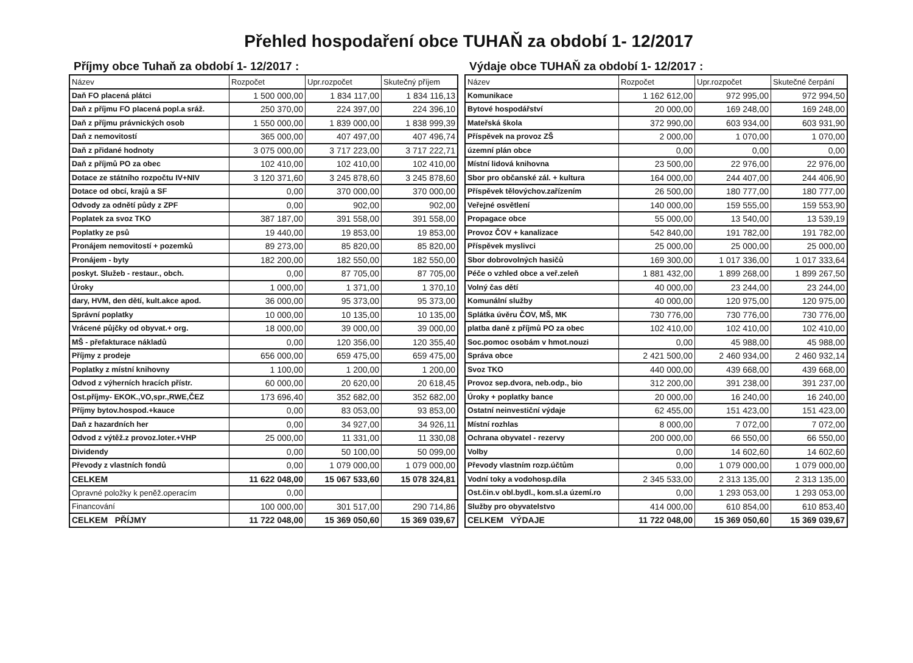Přehled hospodaření obce TUHAŇ za období 1- 12/2017
Příjmy obce Tuhaň za období 1- 12/2017 :
| Název | Rozpočet | Upr.rozpočet | Skutečný příjem |
| --- | --- | --- | --- |
| Daň FO placená plátci | 1 500 000,00 | 1 834 117,00 | 1 834 116,13 |
| Daň z příjmu FO placená popl.a sráž. | 250 370,00 | 224 397,00 | 224 396,10 |
| Daň z příjmu právnických osob | 1 550 000,00 | 1 839 000,00 | 1 838 999,39 |
| Daň z nemovitostí | 365 000,00 | 407 497,00 | 407 496,74 |
| Daň z přidané hodnoty | 3 075 000,00 | 3 717 223,00 | 3 717 222,71 |
| Daň z příjmů PO za obec | 102 410,00 | 102 410,00 | 102 410,00 |
| Dotace ze státního rozpočtu IV+NIV | 3 120 371,60 | 3 245 878,60 | 3 245 878,60 |
| Dotace od obcí, krajů a SF | 0,00 | 370 000,00 | 370 000,00 |
| Odvody za odnětí půdy z ZPF | 0,00 | 902,00 | 902,00 |
| Poplatek za svoz TKO | 387 187,00 | 391 558,00 | 391 558,00 |
| Poplatky ze psů | 19 440,00 | 19 853,00 | 19 853,00 |
| Pronájem nemovitostí + pozemků | 89 273,00 | 85 820,00 | 85 820,00 |
| Pronájem - byty | 182 200,00 | 182 550,00 | 182 550,00 |
| poskyt. Služeb - restaur., obch. | 0,00 | 87 705,00 | 87 705,00 |
| Úroky | 1 000,00 | 1 371,00 | 1 370,10 |
| dary, HVM, den dětí, kult.akce apod. | 36 000,00 | 95 373,00 | 95 373,00 |
| Správní poplatky | 10 000,00 | 10 135,00 | 10 135,00 |
| Vrácené půjčky od obyvat.+ org. | 18 000,00 | 39 000,00 | 39 000,00 |
| MŠ - přefakturace nákladů | 0,00 | 120 356,00 | 120 355,40 |
| Příjmy z prodeje | 656 000,00 | 659 475,00 | 659 475,00 |
| Poplatky z místní knihovny | 1 100,00 | 1 200,00 | 1 200,00 |
| Odvod z výherních hracích přístr. | 60 000,00 | 20 620,00 | 20 618,45 |
| Ost.příjmy- EKOK.,VO,spr.,RWE,ČEZ | 173 696,40 | 352 682,00 | 352 682,00 |
| Příjmy bytov.hospod.+kauce | 0,00 | 83 053,00 | 93 853,00 |
| Daň z hazardních her | 0,00 | 34 927,00 | 34 926,11 |
| Odvod z výtěž.z provoz.loter.+VHP | 25 000,00 | 11 331,00 | 11 330,08 |
| Dividendy | 0,00 | 50 100,00 | 50 099,00 |
| Převody z vlastních fondů | 0,00 | 1 079 000,00 | 1 079 000,00 |
| CELKEM | 11 622 048,00 | 15 067 533,60 | 15 078 324,81 |
| Opravné položky k peněž.operacím | 0,00 | | |
| Financování | 100 000,00 | 301 517,00 | 290 714,86 |
| CELKEM PŘÍJMY | 11 722 048,00 | 15 369 050,60 | 15 369 039,67 |
Výdaje obce TUHAŇ za období 1- 12/2017 :
| Název | Rozpočet | Upr.rozpočet | Skutečné čerpání |
| --- | --- | --- | --- |
| Komunikace | 1 162 612,00 | 972 995,00 | 972 994,50 |
| Bytové hospodářství | 20 000,00 | 169 248,00 | 169 248,00 |
| Mateřská škola | 372 990,00 | 603 934,00 | 603 931,90 |
| Příspěvek na provoz ZŠ | 2 000,00 | 1 070,00 | 1 070,00 |
| územní plán obce | 0,00 | 0,00 | 0,00 |
| Místní lidová knihovna | 23 500,00 | 22 976,00 | 22 976,00 |
| Sbor pro občanské zál. + kultura | 164 000,00 | 244 407,00 | 244 406,90 |
| Příspěvek tělovýchov.zařízením | 26 500,00 | 180 777,00 | 180 777,00 |
| Veřejné osvětlení | 140 000,00 | 159 555,00 | 159 553,90 |
| Propagace obce | 55 000,00 | 13 540,00 | 13 539,19 |
| Provoz ČOV + kanalizace | 542 840,00 | 191 782,00 | 191 782,00 |
| Příspěvek myslivci | 25 000,00 | 25 000,00 | 25 000,00 |
| Sbor dobrovolných hasičů | 169 300,00 | 1 017 336,00 | 1 017 333,64 |
| Péče o vzhled obce a veř.zeleň | 1 881 432,00 | 1 899 268,00 | 1 899 267,50 |
| Volný čas dětí | 40 000,00 | 23 244,00 | 23 244,00 |
| Komunální služby | 40 000,00 | 120 975,00 | 120 975,00 |
| Splátka úvěru ČOV, MŠ, MK | 730 776,00 | 730 776,00 | 730 776,00 |
| platba daně z příjmů PO za obec | 102 410,00 | 102 410,00 | 102 410,00 |
| Soc.pomoc osobám v hmot.nouzi | 0,00 | 45 988,00 | 45 988,00 |
| Správa obce | 2 421 500,00 | 2 460 934,00 | 2 460 932,14 |
| Svoz TKO | 440 000,00 | 439 668,00 | 439 668,00 |
| Provoz sep.dvora, neb.odp., bio | 312 200,00 | 391 238,00 | 391 237,00 |
| Úroky + poplatky bance | 20 000,00 | 16 240,00 | 16 240,00 |
| Ostatní neinvestiční výdaje | 62 455,00 | 151 423,00 | 151 423,00 |
| Místní rozhlas | 8 000,00 | 7 072,00 | 7 072,00 |
| Ochrana obyvatel - rezervy | 200 000,00 | 66 550,00 | 66 550,00 |
| Volby | 0,00 | 14 602,60 | 14 602,60 |
| Převody vlastním rozp.účtům | 0,00 | 1 079 000,00 | 1 079 000,00 |
| Vodní toky a vodohosp.díla | 2 345 533,00 | 2 313 135,00 | 2 313 135,00 |
| Ost.čin.v obl.bydl., kom.sl.a území.ro | 0,00 | 1 293 053,00 | 1 293 053,00 |
| Služby pro obyvatelstvo | 414 000,00 | 610 854,00 | 610 853,40 |
| CELKEM VÝDAJE | 11 722 048,00 | 15 369 050,60 | 15 369 039,67 |